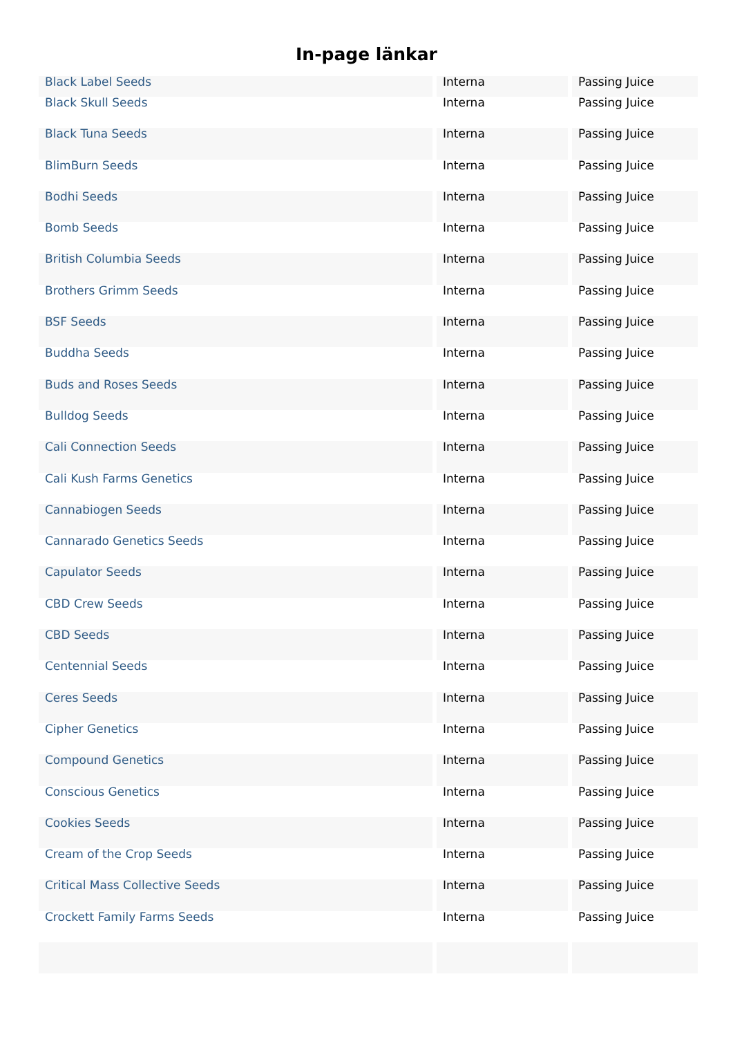In-page länkar
| Black Label Seeds | Interna | Passing Juice |
| Black Skull Seeds | Interna | Passing Juice |
| Black Tuna Seeds | Interna | Passing Juice |
| BlimBurn Seeds | Interna | Passing Juice |
| Bodhi Seeds | Interna | Passing Juice |
| Bomb Seeds | Interna | Passing Juice |
| British Columbia Seeds | Interna | Passing Juice |
| Brothers Grimm Seeds | Interna | Passing Juice |
| BSF Seeds | Interna | Passing Juice |
| Buddha Seeds | Interna | Passing Juice |
| Buds and Roses Seeds | Interna | Passing Juice |
| Bulldog Seeds | Interna | Passing Juice |
| Cali Connection Seeds | Interna | Passing Juice |
| Cali Kush Farms Genetics | Interna | Passing Juice |
| Cannabiogen Seeds | Interna | Passing Juice |
| Cannarado Genetics Seeds | Interna | Passing Juice |
| Capulator Seeds | Interna | Passing Juice |
| CBD Crew Seeds | Interna | Passing Juice |
| CBD Seeds | Interna | Passing Juice |
| Centennial Seeds | Interna | Passing Juice |
| Ceres Seeds | Interna | Passing Juice |
| Cipher Genetics | Interna | Passing Juice |
| Compound Genetics | Interna | Passing Juice |
| Conscious Genetics | Interna | Passing Juice |
| Cookies Seeds | Interna | Passing Juice |
| Cream of the Crop Seeds | Interna | Passing Juice |
| Critical Mass Collective Seeds | Interna | Passing Juice |
| Crockett Family Farms Seeds | Interna | Passing Juice |